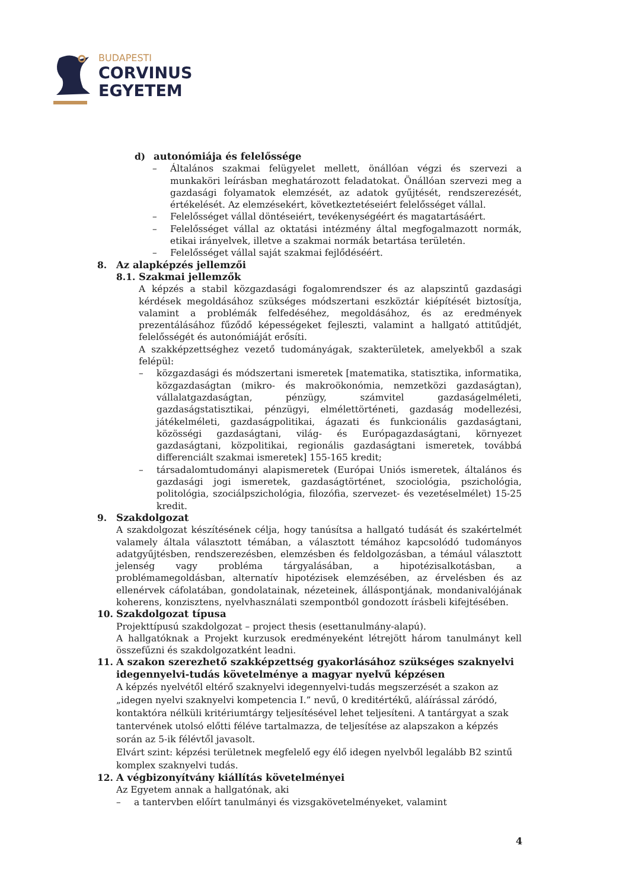BUDAPESTI
CORVINUS
EGYETEM
d) autonómiája és felelőssége
– Általános szakmai felügyelet mellett, önállóan végzi és szervezi a munkaköri leírásban meghatározott feladatokat. Önállóan szervezi meg a gazdasági folyamatok elemzését, az adatok gyűjtését, rendszerezését, értékelését. Az elemzésekért, következtetéseiért felelősséget vállal.
– Felelősséget vállal döntéseiért, tevékenységéért és magatartásáért.
– Felelősséget vállal az oktatási intézmény által megfogalmazott normák, etikai irányelvek, illetve a szakmai normák betartása területén.
– Felelősséget vállal saját szakmai fejlődéséért.
8. Az alapképzés jellemzői
8.1. Szakmai jellemzők
A képzés a stabil közgazdasági fogalomrendszer és az alapszintű gazdasági kérdések megoldásához szükséges módszertani eszköztár kiépítését biztosítja, valamint a problémák felfedéséhez, megoldásához, és az eredmények prezentálásához fűződő képességeket fejleszti, valamint a hallgató attitűdjét, felelősségét és autonómiáját erősíti.
A szakképzettséghez vezető tudományágak, szakterületek, amelyekből a szak felépül:
– közgazdasági és módszertani ismeretek [matematika, statisztika, informatika, közgazdaságtan (mikro- és makroökonómia, nemzetközi gazdaságtan), vállalatgazdaságtan, pénzügy, számvitel gazdaságelméleti, gazdaságstatisztikai, pénzügyi, elmélettörténeti, gazdaság modellezési, játékelméleti, gazdaságpolitikai, ágazati és funkcionális gazdaságtani, közösségi gazdaságtani, világ- és Európagazdaságtani, környezet gazdaságtani, közpolitikai, regionális gazdaságtani ismeretek, továbbá differenciált szakmai ismeretek] 155-165 kredit;
– társadalomtudományi alapismeretek (Európai Uniós ismeretek, általános és gazdasági jogi ismeretek, gazdaságtörténet, szociológia, pszichológia, politológia, szociálpszichológia, filozófia, szervezet- és vezetéselmélet) 15-25 kredit.
9. Szakdolgozat
A szakdolgozat készítésének célja, hogy tanúsítsa a hallgató tudását és szakértelmét valamely általa választott témában, a választott témához kapcsolódó tudományos adatgyűjtésben, rendszerezésben, elemzésben és feldolgozásban, a témául választott jelenség vagy probléma tárgyalásában, a hipotézisalkotásban, a problémamegoldásban, alternatív hipotézisek elemzésében, az érvelésben és az ellenérvek cáfolatában, gondolatainak, nézeteinek, álláspontjának, mondanivalójának koherens, konzisztens, nyelvhasználati szempontból gondozott írásbeli kifejtésében.
10. Szakdolgozat típusa
Projekttípusú szakdolgozat – project thesis (esettanulmány-alapú).
A hallgatóknak a Projekt kurzusok eredményeként létrejött három tanulmányt kell összefűzni és szakdolgozatként leadni.
11. A szakon szerezhető szakképzettség gyakorlásához szükséges szaknyelvi idegennyelvi-tudás követelménye a magyar nyelvű képzésen
A képzés nyelvétől eltérő szaknyelvi idegennyelvi-tudás megszerzését a szakon az „idegen nyelvi szaknyelvi kompetencia I.” nevű, 0 kreditértékű, aláírással záródó, kontaktóra nélküli kritériumtárgy teljesítésével lehet teljesíteni. A tantárgyat a szak tantervének utolsó előtti féléve tartalmazza, de teljesítése az alapszakon a képzés során az 5-ik félévtől javasolt.
Elvárt szint: képzési területnek megfelelő egy élő idegen nyelvből legalább B2 szintű komplex szaknyelvi tudás.
12. A végbizonyítvány kiállítás követelményei
Az Egyetem annak a hallgatónak, aki
– a tantervben előírt tanulmányi és vizsgakövetelményeket, valamint
4